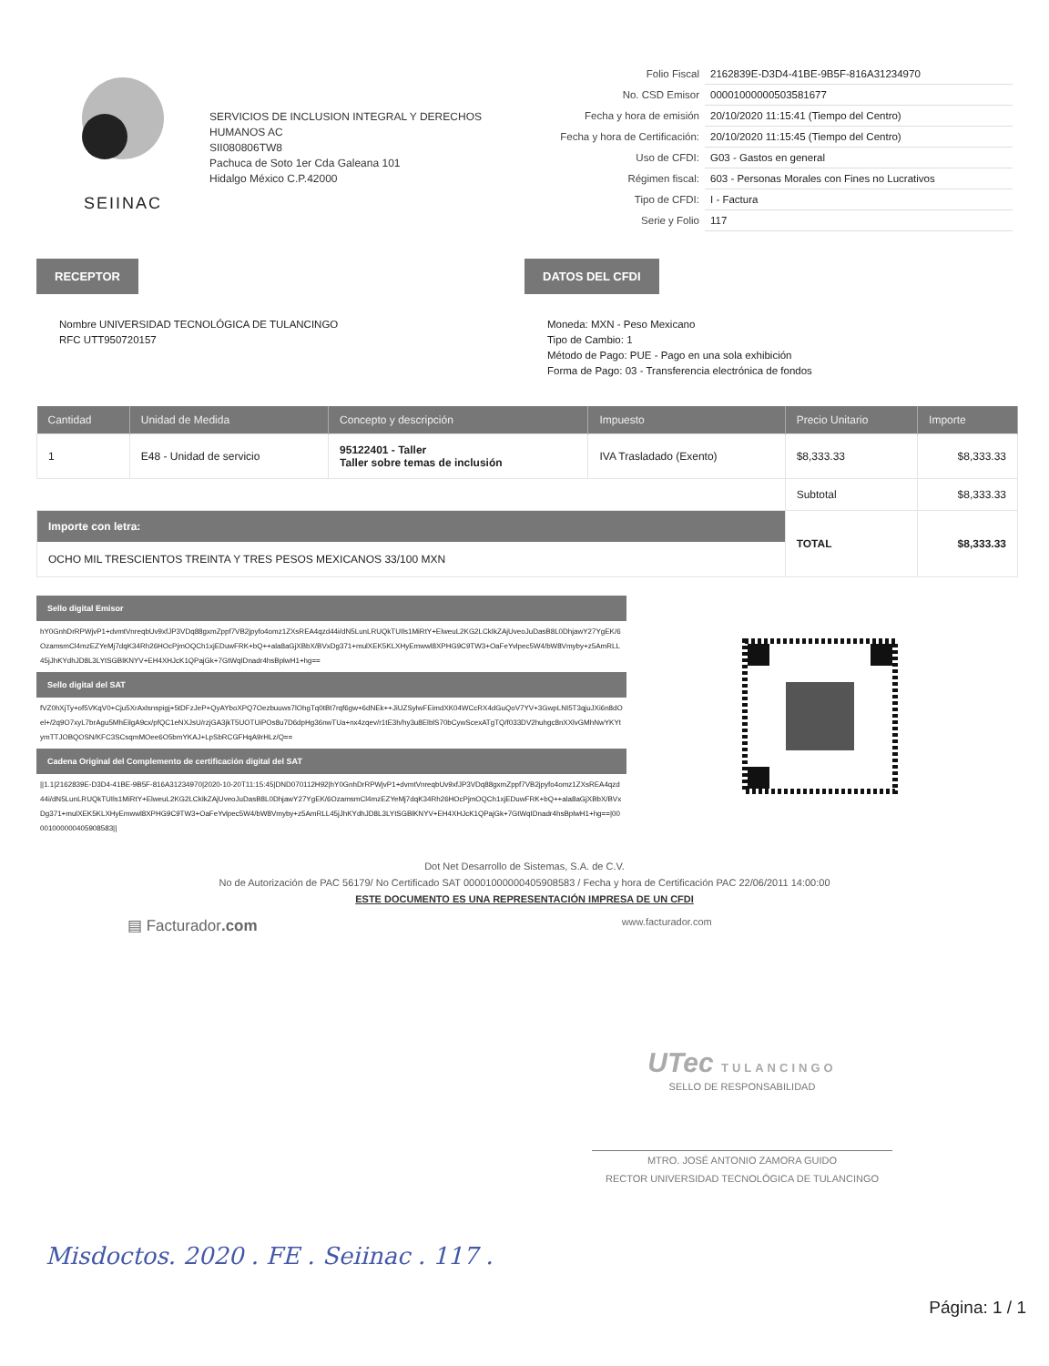SEIINAC
SERVICIOS DE INCLUSION INTEGRAL Y DERECHOS HUMANOS AC
SII080806TW8
Pachuca de Soto 1er Cda Galeana 101
Hidalgo México C.P.42000
| Folio Fiscal | 2162839E-D3D4-41BE-9B5F-816A31234970 |
| No. CSD Emisor | 00001000000503581677 |
| Fecha y hora de emisión | 20/10/2020 11:15:41 (Tiempo del Centro) |
| Fecha y hora de Certificación: | 20/10/2020 11:15:45 (Tiempo del Centro) |
| Uso de CFDI: | G03 - Gastos en general |
| Régimen fiscal: | 603 - Personas Morales con Fines no Lucrativos |
| Tipo de CFDI: | I - Factura |
| Serie y Folio | 117 |
RECEPTOR
Nombre UNIVERSIDAD TECNOLÓGICA DE TULANCINGO
RFC UTT950720157
DATOS DEL CFDI
Moneda: MXN - Peso Mexicano
Tipo de Cambio: 1
Método de Pago: PUE - Pago en una sola exhibición
Forma de Pago: 03 - Transferencia electrónica de fondos
| Cantidad | Unidad de Medida | Concepto y descripción | Impuesto | Precio Unitario | Importe |
| --- | --- | --- | --- | --- | --- |
| 1 | E48 - Unidad de servicio | 95122401 - Taller Taller sobre temas de inclusión | IVA Trasladado (Exento) | $8,333.33 | $8,333.33 |
| | | | | Subtotal | $8,333.33 |
| Importe con letra: OCHO MIL TRESCIENTOS TREINTA Y TRES PESOS MEXICANOS 33/100 MXN | | | | TOTAL | $8,333.33 |
Sello digital Emisor
hY0GnhDrRPWjvP1+dvmtVnreqbUv9xfJP3VDq88gxmZppf7VB2jpyfo4omz1ZXsREA4qzd44i/dN5LunLRUQkTUIls1MiRtY+ElweuL2KG2LCkIkZAjUveoJuDasB8L0DhjawY27YgEK/6OzamsmCl4mzEZYeMj7dqK34Rh26HOcPjmOQCh1xjEDuwFRK+bQ++ala8aGjXBbX/BVxDg371+mulXEK5KLXHyEmwwl8XPHG9C9TW3+OaFeYvlpec5W4/bW8Vmyby+z5AmRLL45jJhKYdhJD8L3LYtSGBlKNYV+EH4XHJcK1QPajGk+7GtWqIDnadr4hsBplwH1+hg==
Sello digital del SAT
fVZ0hXjTy+of5VKqV0+Cju5XrAxlsnspigj+5tDFzJeP+QyAYboXPQ7Oezbuuws7lOhgTq0tBt7rqf6gw+6dNEk++JiUZSylwFEimdXK04WCcRX4dGuQoV7YV+3GwpLNI5T3qjuJXi6n8dOel+/2q9O7xyL7brAgu5MhEilgA9cx/pfQC1eNXJsU/rzjGA3jkT5UOTUiPOs8u7D6dpHg36nwTUa+nx4zqev/r1tE3h/hy3u8ElblS70bCywScexATgTQ/f033DV2huhgc8nXXlvGMhNwYKYtymTTJOBQOSN/KFC3SCsqmMOee6O5bmYKAJ+LpSbRCGFHqA9rHLz/Q==
Cadena Original del Complemento de certificación digital del SAT
||1.1|2162839E-D3D4-41BE-9B5F-816A31234970|2020-10-20T11:15:45|DND070112H92|hY0GnhDrRPWjvP1+dvmtVnreqbUv9xfJP3VDq88gxmZppf7VB2jpyfo4omz1ZXsREA4qzd44i/dN5LunLRUQkTUIls1MiRtY+ElweuL2KG2LCkIkZAjUveoJuDasB8L0DhjawY27YgEK/6OzamsmCl4mzEZYeMj7dqK34Rh26HOcPjmOQCh1xjEDuwFRK+bQ++ala8aGjXBbX/BVxDg371+mulXEK5KLXHyEmwwl8XPHG9C9TW3+OaFeYvlpec5W4/bW8Vmyby+z5AmRLL45jJhKYdhJD8L3LYtSGBlKNYV+EH4XHJcK1QPajGk+7GtWqIDnadr4hsBplwH1+hg==|00001000000405908583||
Dot Net Desarrollo de Sistemas, S.A. de C.V.
No de Autorización de PAC 56179/ No Certificado SAT 00001000000405908583 / Fecha y hora de Certificación PAC 22/06/2011 14:00:00
ESTE DOCUMENTO ES UNA REPRESENTACIÓN IMPRESA DE UN CFDI
▤ Facturador.com www.facturador.com
UTec TULANCINGO
SELLO DE RESPONSABILIDAD
MTRO. JOSÉ ANTONIO ZAMORA GUIDO
RECTOR UNIVERSIDAD TECNOLÓGICA DE TULANCINGO
Misdoctos. 2020 . FE . Seiinac . 117 .
Página: 1 / 1